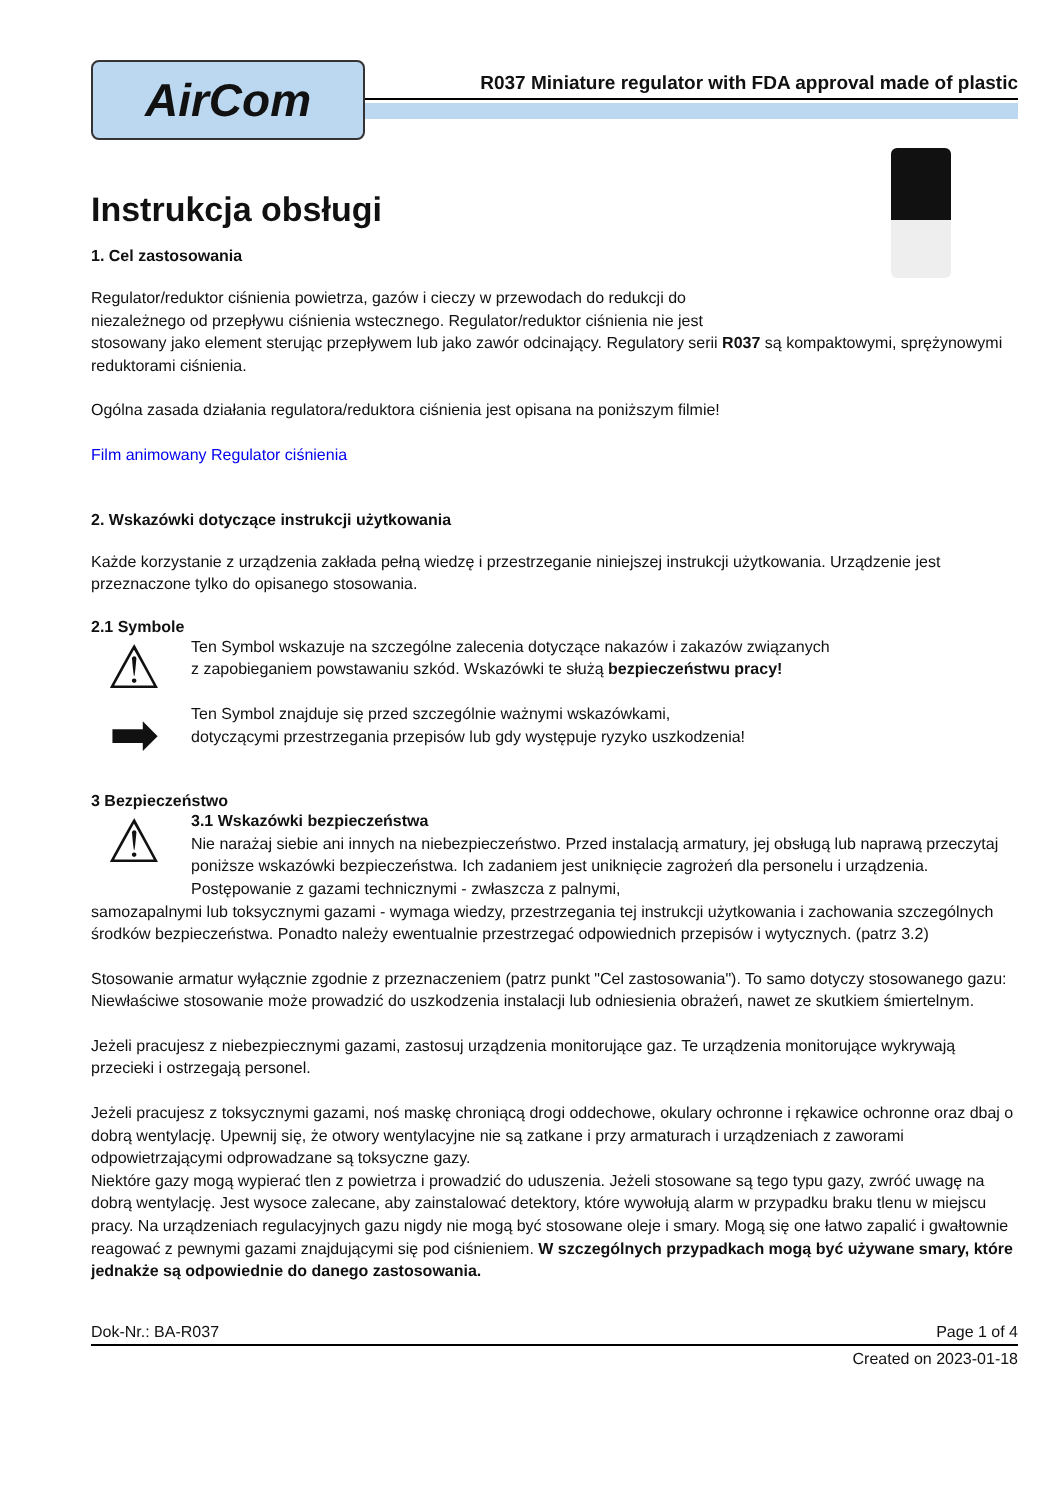AirCom
R037 Miniature regulator with FDA approval made of plastic
Instrukcja obsługi
1. Cel zastosowania
Regulator/reduktor ciśnienia powietrza, gazów i cieczy w przewodach do redukcji do
niezależnego od przepływu ciśnienia wstecznego. Regulator/reduktor ciśnienia nie jest
stosowany jako element sterując przepływem lub jako zawór odcinający. Regulatory serii R037 są kompaktowymi, sprężynowymi reduktorami ciśnienia.
Ogólna zasada działania regulatora/reduktora ciśnienia jest opisana na poniższym filmie!
Film animowany Regulator ciśnienia
2. Wskazówki dotyczące instrukcji użytkowania
Każde korzystanie z urządzenia zakłada pełną wiedzę i przestrzeganie niniejszej instrukcji użytkowania. Urządzenie jest przeznaczone tylko do opisanego stosowania.
2.1 Symbole
⚠
Ten Symbol wskazuje na szczególne zalecenia dotyczące nakazów i zakazów związanych
z zapobieganiem powstawaniu szkód. Wskazówki te służą bezpieczeństwu pracy!
➡
Ten Symbol znajduje się przed szczególnie ważnymi wskazówkami,
dotyczącymi przestrzegania przepisów lub gdy występuje ryzyko uszkodzenia!
3 Bezpieczeństwo
⚠
3.1 Wskazówki bezpieczeństwa
Nie narażaj siebie ani innych na niebezpieczeństwo. Przed instalacją armatury, jej obsługą lub naprawą przeczytaj poniższe wskazówki bezpieczeństwa. Ich zadaniem jest uniknięcie zagrożeń dla personelu i urządzenia. Postępowanie z gazami technicznymi - zwłaszcza z palnymi,
samozapalnymi lub toksycznymi gazami - wymaga wiedzy, przestrzegania tej instrukcji użytkowania i zachowania szczególnych środków bezpieczeństwa. Ponadto należy ewentualnie przestrzegać odpowiednich przepisów i wytycznych. (patrz 3.2)
Stosowanie armatur wyłącznie zgodnie z przeznaczeniem (patrz punkt "Cel zastosowania"). To samo dotyczy stosowanego gazu: Niewłaściwe stosowanie może prowadzić do uszkodzenia instalacji lub odniesienia obrażeń, nawet ze skutkiem śmiertelnym.
Jeżeli pracujesz z niebezpiecznymi gazami, zastosuj urządzenia monitorujące gaz. Te urządzenia monitorujące wykrywają przecieki i ostrzegają personel.
Jeżeli pracujesz z toksycznymi gazami, noś maskę chroniącą drogi oddechowe, okulary ochronne i rękawice ochronne oraz dbaj o dobrą wentylację. Upewnij się, że otwory wentylacyjne nie są zatkane i przy armaturach i urządzeniach z zaworami odpowietrzającymi odprowadzane są toksyczne gazy.
Niektóre gazy mogą wypierać tlen z powietrza i prowadzić do uduszenia. Jeżeli stosowane są tego typu gazy, zwróć uwagę na dobrą wentylację. Jest wysoce zalecane, aby zainstalować detektory, które wywołują alarm w przypadku braku tlenu w miejscu pracy. Na urządzeniach regulacyjnych gazu nigdy nie mogą być stosowane oleje i smary. Mogą się one łatwo zapalić i gwałtownie reagować z pewnymi gazami znajdującymi się pod ciśnieniem. W szczególnych przypadkach mogą być używane smary, które jednakże są odpowiednie do danego zastosowania.
Dok-Nr.: BA-R037 Page 1 of 4
Created on 2023-01-18